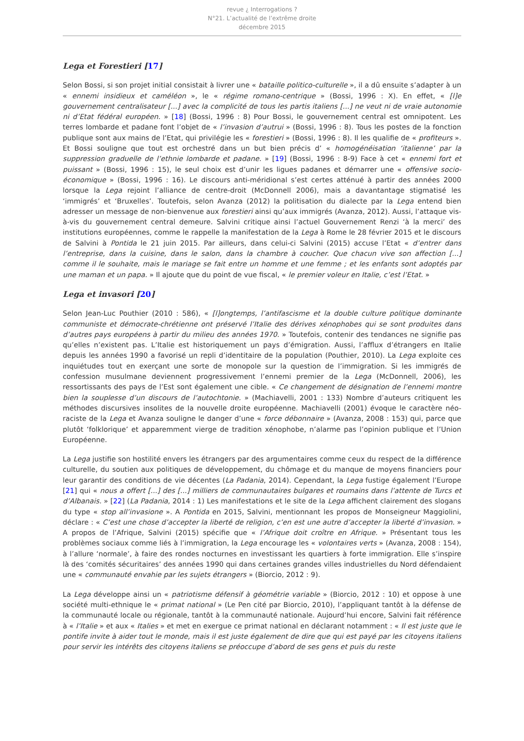revue ¿ Interrogations ?
N°21. L’actualité de l’extrême droite
décembre 2015
Lega et Forestieri [17]
Selon Bossi, si son projet initial consistait à livrer une « bataille politico-culturelle », il a dû ensuite s’adapter à un « ennemi insidieux et caméléon », le « régime romano-centrique » (Bossi, 1996 : X). En effet, « [l]e gouvernement centralisateur [...] avec la complicité de tous les partis italiens [...] ne veut ni de vraie autonomie ni d’Etat fédéral européen. » [18] (Bossi, 1996 : 8) Pour Bossi, le gouvernement central est omnipotent. Les terres lombarde et padane font l’objet de « l’invasion d’autrui » (Bossi, 1996 : 8). Tous les postes de la fonction publique sont aux mains de l’Etat, qui privilégie les « forestieri » (Bossi, 1996 : 8). Il les qualifie de « profiteurs ». Et Bossi souligne que tout est orchestré dans un but bien précis d’ « homogénéisation ‘italienne’ par la suppression graduelle de l’ethnie lombarde et padane. » [19] (Bossi, 1996 : 8-9) Face à cet « ennemi fort et puissant » (Bossi, 1996 : 15), le seul choix est d’unir les ligues padanes et démarrer une « offensive socio-économique » (Bossi, 1996 : 16). Le discours anti-méridional s’est certes atténué à partir des années 2000 lorsque la Lega rejoint l’alliance de centre-droit (McDonnell 2006), mais a davantantage stigmatisé les ‘immigrés’ et ‘Bruxelles’. Toutefois, selon Avanza (2012) la politisation du dialecte par la Lega entend bien adresser un message de non-bienvenue aux forestieri ainsi qu’aux immigrés (Avanza, 2012). Aussi, l’attaque vis-à-vis du gouvernement central demeure. Salvini critique ainsi l’actuel Gouvernement Renzi ‘à la merci’ des institutions européennes, comme le rappelle la manifestation de la Lega à Rome le 28 février 2015 et le discours de Salvini à Pontida le 21 juin 2015. Par ailleurs, dans celui-ci Salvini (2015) accuse l’Etat « d’entrer dans l’entreprise, dans la cuisine, dans le salon, dans la chambre à coucher. Que chacun vive son affection [...] comme il le souhaite, mais le mariage se fait entre un homme et une femme ; et les enfants sont adoptés par une maman et un papa. » Il ajoute que du point de vue fiscal, « le premier voleur en Italie, c’est l’Etat. »
Lega et invasori [20]
Selon Jean-Luc Pouthier (2010 : 586), « [l]ongtemps, l’antifascisme et la double culture politique dominante communiste et démocrate-chrétienne ont préservé l’Italie des dérives xénophobes qui se sont produites dans d’autres pays européens à partir du milieu des années 1970. » Toutefois, contenir des tendances ne signifie pas qu’elles n’existent pas. L’Italie est historiquement un pays d’émigration. Aussi, l’afflux d’étrangers en Italie depuis les années 1990 a favorisé un repli d’identitaire de la population (Pouthier, 2010). La Lega exploite ces inquiétudes tout en exerçant une sorte de monopole sur la question de l’immigration. Si les immigrés de confession musulmane deviennent progressivement l’ennemi premier de la Lega (McDonnell, 2006), les ressortissants des pays de l’Est sont également une cible. « Ce changement de désignation de l’ennemi montre bien la souplesse d’un discours de l’autochtonie. » (Machiavelli, 2001 : 133) Nombre d’auteurs critiquent les méthodes discursives insolites de la nouvelle droite européenne. Machiavelli (2001) évoque le caractère néo-raciste de la Lega et Avanza souligne le danger d’une « force débonnaire » (Avanza, 2008 : 153) qui, parce que plutôt ‘folklorique’ et apparemment vierge de tradition xénophobe, n’alarme pas l’opinion publique et l’Union Européenne.
La Lega justifie son hostilité envers les étrangers par des argumentaires comme ceux du respect de la différence culturelle, du soutien aux politiques de développement, du chômage et du manque de moyens financiers pour leur garantir des conditions de vie décentes (La Padania, 2014). Cependant, la Lega fustige également l’Europe [21] qui « nous a offert [...] des [...] milliers de communautaires bulgares et roumains dans l’attente de Turcs et d’Albanais. » [22] (La Padania, 2014 : 1) Les manifestations et le site de la Lega affichent clairement des slogans du type « stop all’invasione ». A Pontida en 2015, Salvini, mentionnant les propos de Monseigneur Maggiolini, déclare : « C’est une chose d’accepter la liberté de religion, c’en est une autre d’accepter la liberté d’invasion. » A propos de l’Afrique, Salvini (2015) spécifie que « l’Afrique doit croître en Afrique. » Présentant tous les problèmes sociaux comme liés à l’immigration, la Lega encourage les « volontaires verts » (Avanza, 2008 : 154), à l’allure ‘normale’, à faire des rondes nocturnes en investissant les quartiers à forte immigration. Elle s’inspire là des ‘comités sécuritaires’ des années 1990 qui dans certaines grandes villes industrielles du Nord défendaient une « communauté envahie par les sujets étrangers » (Biorcio, 2012 : 9).
La Lega développe ainsi un « patriotisme défensif à géométrie variable » (Biorcio, 2012 : 10) et oppose à une société multi-ethnique le « primat national » (Le Pen cité par Biorcio, 2010), l’appliquant tantôt à la défense de la communauté locale ou régionale, tantôt à la communauté nationale. Aujourd’hui encore, Salvini fait référence à « l’Italie » et aux « Italies » et met en exergue ce primat national en déclarant notamment : « Il est juste que le pontife invite à aider tout le monde, mais il est juste également de dire que qui est payé par les citoyens italiens pour servir les intérêts des citoyens italiens se préoccupe d’abord de ses gens et puis du reste